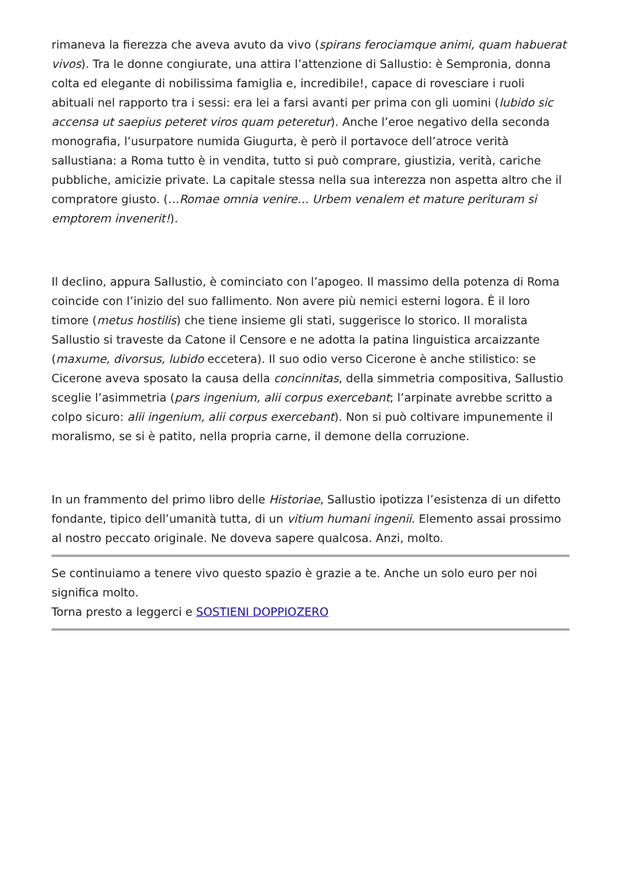rimaneva la fierezza che aveva avuto da vivo (spirans ferociamque animi, quam habuerat vivos). Tra le donne congiurate, una attira l’attenzione di Sallustio: è Sempronia, donna colta ed elegante di nobilissima famiglia e, incredibile!, capace di rovesciare i ruoli abituali nel rapporto tra i sessi: era lei a farsi avanti per prima con gli uomini (lubido sic accensa ut saepius peteret viros quam peteretur). Anche l’eroe negativo della seconda monografia, l’usurpatore numida Giugurta, è però il portavoce dell’atroce verità sallustiana: a Roma tutto è in vendita, tutto si può comprare, giustizia, verità, cariche pubbliche, amicizie private. La capitale stessa nella sua interezza non aspetta altro che il compratore giusto. (…Romae omnia venire… Urbem venalem et mature perituram si emptorem invenerit!).
Il declino, appura Sallustio, è cominciato con l’apogeo. Il massimo della potenza di Roma coincide con l’inizio del suo fallimento. Non avere più nemici esterni logora. È il loro timore (metus hostilis) che tiene insieme gli stati, suggerisce lo storico. Il moralista Sallustio si traveste da Catone il Censore e ne adotta la patina linguistica arcaizzante (maxume, divorsus, lubido eccetera). Il suo odio verso Cicerone è anche stilistico: se Cicerone aveva sposato la causa della concinnitas, della simmetria compositiva, Sallustio sceglie l’asimmetria (pars ingenium, alii corpus exercebant; l’arpinate avrebbe scritto a colpo sicuro: alii ingenium, alii corpus exercebant). Non si può coltivare impunemente il moralismo, se si è patito, nella propria carne, il demone della corruzione.
In un frammento del primo libro delle Historiae, Sallustio ipotizza l’esistenza di un difetto fondante, tipico dell’umanità tutta, di un vitium humani ingenii. Elemento assai prossimo al nostro peccato originale. Ne doveva sapere qualcosa. Anzi, molto.
Se continuiamo a tenere vivo questo spazio è grazie a te. Anche un solo euro per noi significa molto.
Torna presto a leggerci e SOSTIENI DOPPIOZERO